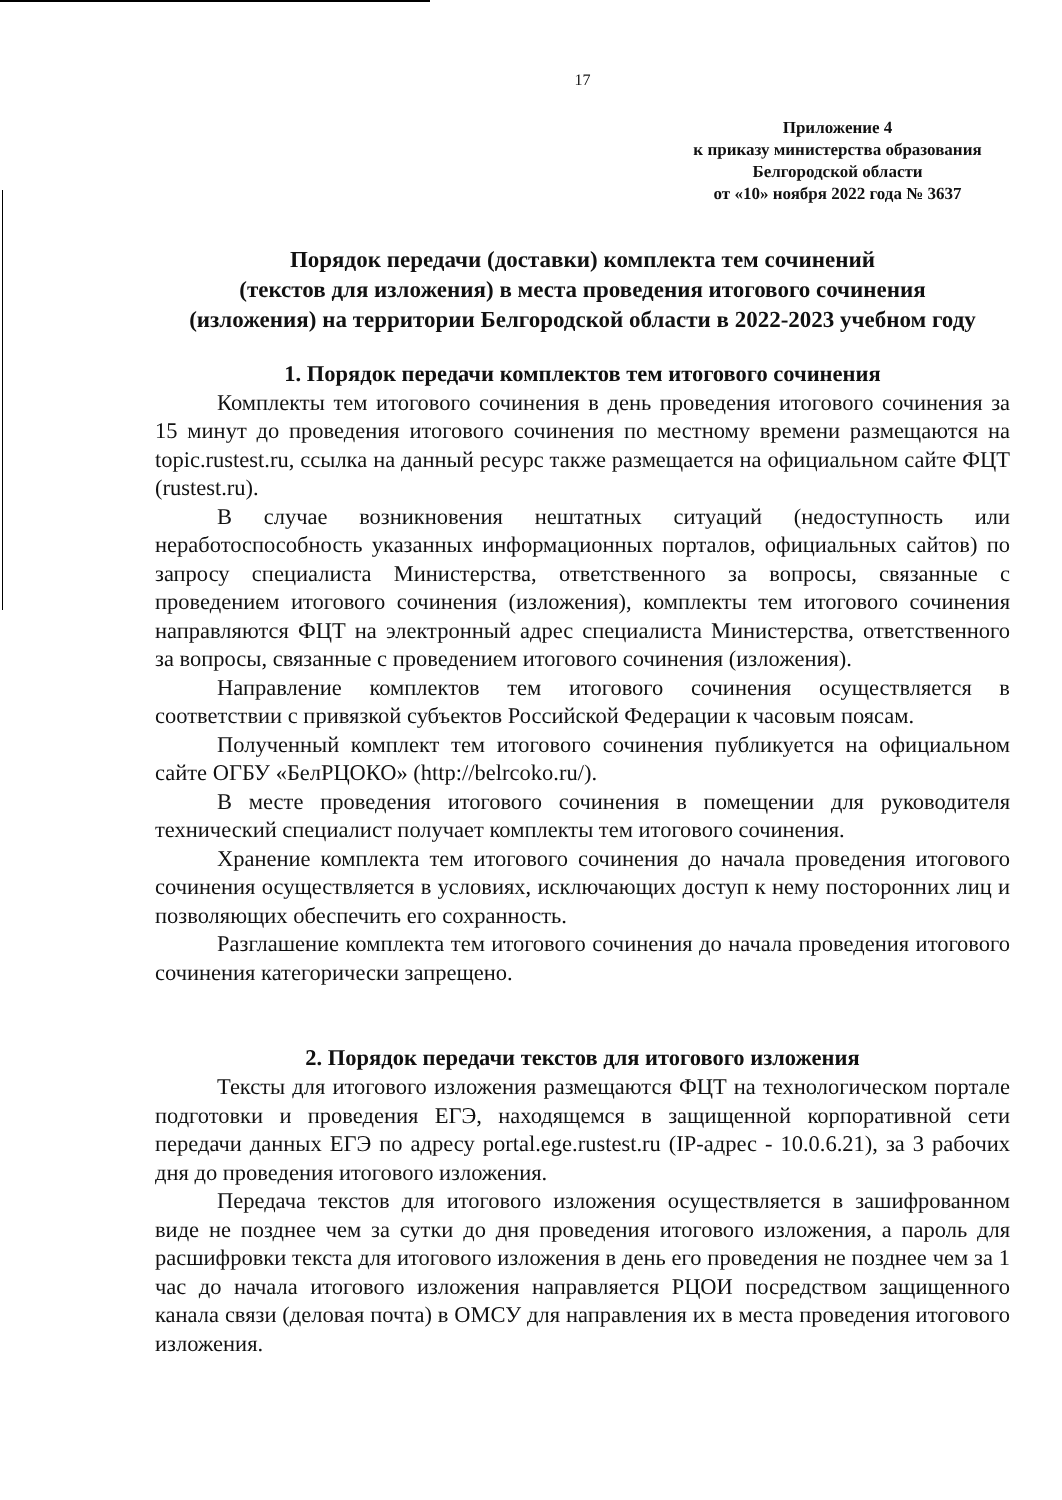17
Приложение 4
к приказу министерства образования
Белгородской области
от «10» ноября 2022 года № 3637
Порядок передачи (доставки) комплекта тем сочинений
(текстов для изложения) в места проведения итогового сочинения
(изложения) на территории Белгородской области в 2022-2023 учебном году
1. Порядок передачи комплектов тем итогового сочинения
Комплекты тем итогового сочинения в день проведения итогового сочинения за 15 минут до проведения итогового сочинения по местному времени размещаются на topic.rustest.ru, ссылка на данный ресурс также размещается на официальном сайте ФЦТ (rustest.ru).
В случае возникновения нештатных ситуаций (недоступность или неработоспособность указанных информационных порталов, официальных сайтов) по запросу специалиста Министерства, ответственного за вопросы, связанные с проведением итогового сочинения (изложения), комплекты тем итогового сочинения направляются ФЦТ на электронный адрес специалиста Министерства, ответственного за вопросы, связанные с проведением итогового сочинения (изложения).
Направление комплектов тем итогового сочинения осуществляется в соответствии с привязкой субъектов Российской Федерации к часовым поясам.
Полученный комплект тем итогового сочинения публикуется на официальном сайте ОГБУ «БелРЦОКО» (http://belrcoko.ru/).
В месте проведения итогового сочинения в помещении для руководителя технический специалист получает комплекты тем итогового сочинения.
Хранение комплекта тем итогового сочинения до начала проведения итогового сочинения осуществляется в условиях, исключающих доступ к нему посторонних лиц и позволяющих обеспечить его сохранность.
Разглашение комплекта тем итогового сочинения до начала проведения итогового сочинения категорически запрещено.
2. Порядок передачи текстов для итогового изложения
Тексты для итогового изложения размещаются ФЦТ на технологическом портале подготовки и проведения ЕГЭ, находящемся в защищенной корпоративной сети передачи данных ЕГЭ по адресу portal.ege.rustest.ru (IP-адрес - 10.0.6.21), за 3 рабочих дня до проведения итогового изложения.
Передача текстов для итогового изложения осуществляется в зашифрованном виде не позднее чем за сутки до дня проведения итогового изложения, а пароль для расшифровки текста для итогового изложения в день его проведения не позднее чем за 1 час до начала итогового изложения направляется РЦОИ посредством защищенного канала связи (деловая почта) в ОМСУ для направления их в места проведения итогового изложения.